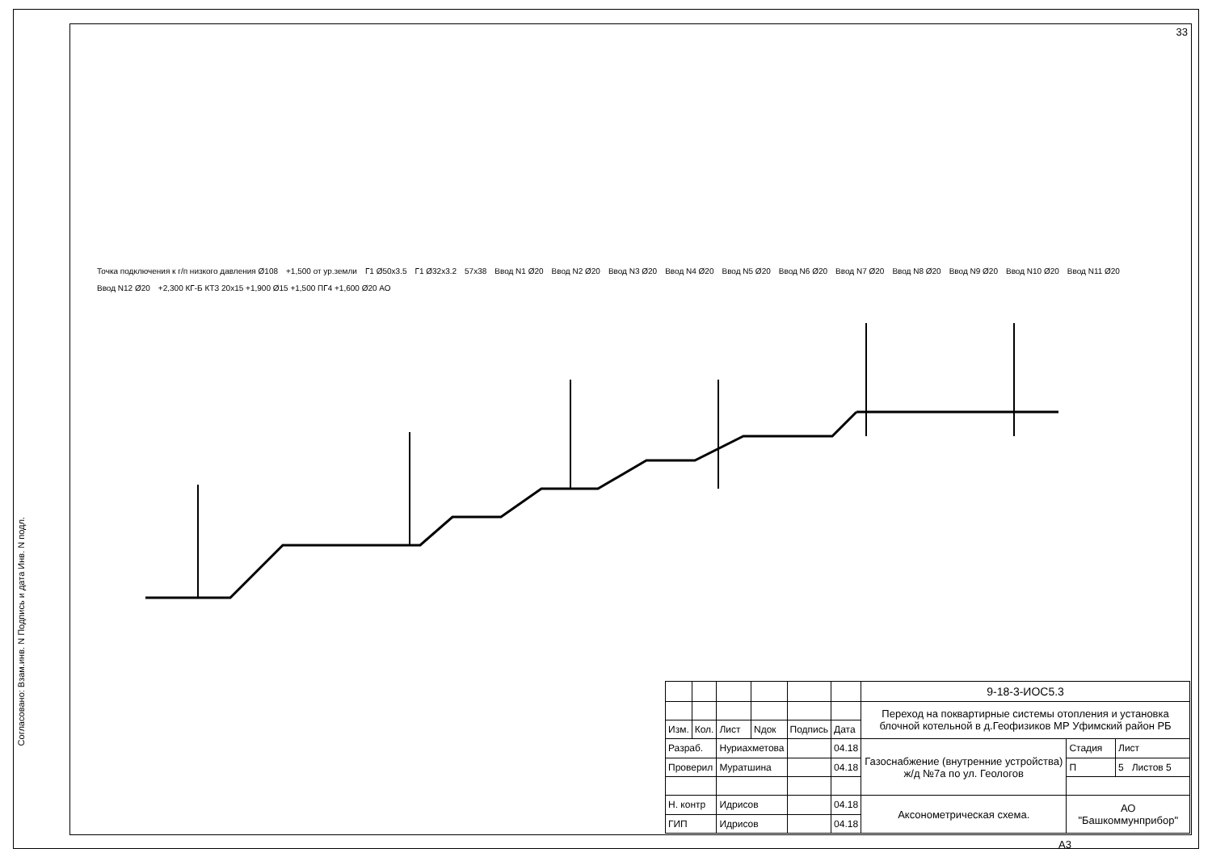33
Согласовано: Взам.инв. N Подпись и дата Инв. N подл.
Точка подключения к г/п низкого давления Ø108 +1,500 от ур.земли Г1 Ø50х3.5 Г1 Ø32х3.2 57х38 Ввод N1 Ø20 Ввод N2 Ø20 Ввод N3 Ø20 Ввод N4 Ø20 Ввод N5 Ø20 Ввод N6 Ø20 Ввод N7 Ø20 Ввод N8 Ø20 Ввод N9 Ø20 Ввод N10 Ø20 Ввод N11 Ø20 Ввод N12 Ø20 +2,300 КГ-Б КТЗ 20х15 +1,900 Ø15 +1,500 ПГ4 +1,600 Ø20 АО
| | | | | | | 9-18-3-ИОС5.3 | | |
| | | | | | | Переход на поквартирные системы отопления и установка блочной котельной в д.Геофизиков МР Уфимский район РБ | | |
| Изм. | Кол. | Лист | Nдок | Подпись | Дата | | | |
| Разраб. | | Нуриахметова | | | 04.18 | Газоснабжение (внутренние устройства) ж/д №7а по ул. Геологов | Стадия | Лист |
| Проверил | | Муратшина | | | 04.18 | | П | 5 Листов 5 |
| Н. контр | | Идрисов | | | 04.18 | Аксонометрическая схема. | АО "Башкоммунприбор" | |
| ГИП | | Идрисов | | | 04.18 | | | |
А3